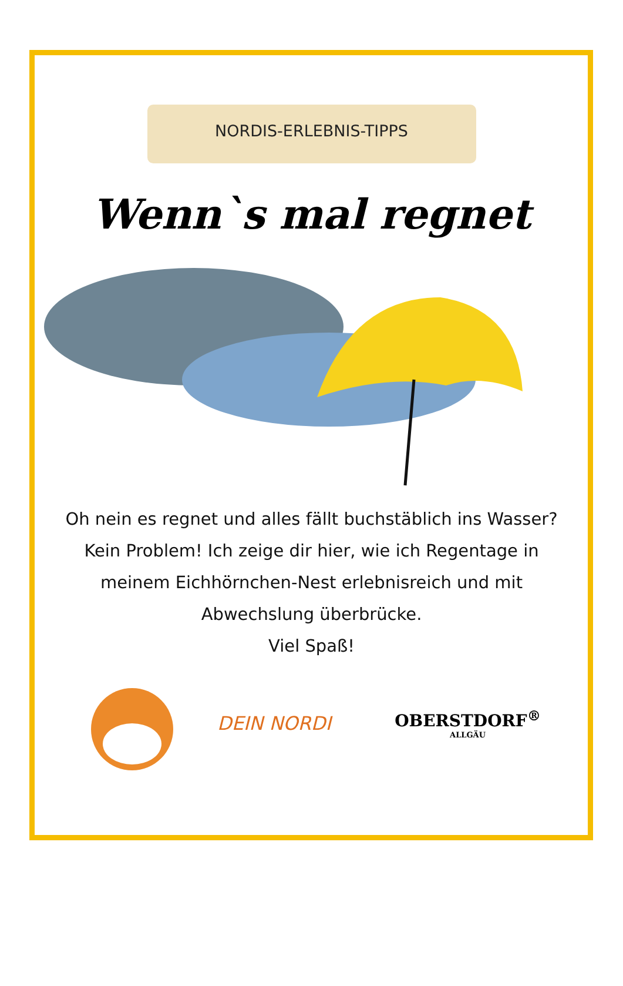NORDIS-ERLEBNIS-TIPPS
Wenn`s mal regnet
Oh nein es regnet und alles fällt buchstäblich ins Wasser? Kein Problem! Ich zeige dir hier, wie ich Regentage in meinem Eichhörnchen-Nest erlebnisreich und mit Abwechslung überbrücke.
Viel Spaß!
DEIN NORDI OBERSTDORF<sup>®</sup>
ALLGÄU